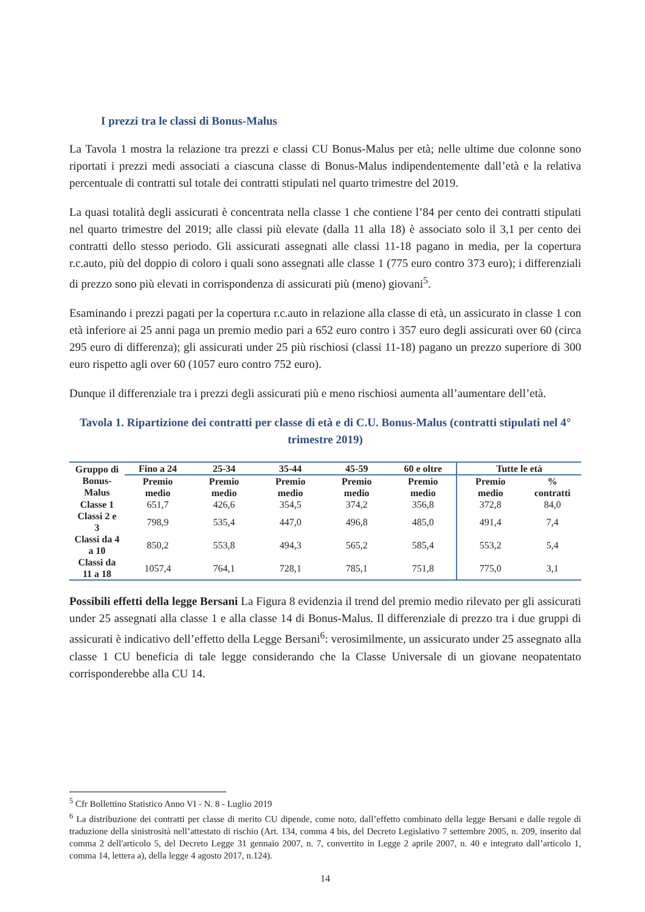I prezzi tra le classi di Bonus-Malus
La Tavola 1 mostra la relazione tra prezzi e classi CU Bonus-Malus per età; nelle ultime due colonne sono riportati i prezzi medi associati a ciascuna classe di Bonus-Malus indipendentemente dall’età e la relativa percentuale di contratti sul totale dei contratti stipulati nel quarto trimestre del 2019.
La quasi totalità degli assicurati è concentrata nella classe 1 che contiene l’84 per cento dei contratti stipulati nel quarto trimestre del 2019; alle classi più elevate (dalla 11 alla 18) è associato solo il 3,1 per cento dei contratti dello stesso periodo. Gli assicurati assegnati alle classi 11-18 pagano in media, per la copertura r.c.auto, più del doppio di coloro i quali sono assegnati alle classe 1 (775 euro contro 373 euro); i differenziali di prezzo sono più elevati in corrispondenza di assicurati più (meno) giovani<sup>5</sup>.
Esaminando i prezzi pagati per la copertura r.c.auto in relazione alla classe di età, un assicurato in classe 1 con età inferiore ai 25 anni paga un premio medio pari a 652 euro contro i 357 euro degli assicurati over 60 (circa 295 euro di differenza); gli assicurati under 25 più rischiosi (classi 11-18) pagano un prezzo superiore di 300 euro rispetto agli over 60 (1057 euro contro 752 euro).
Dunque il differenziale tra i prezzi degli assicurati più e meno rischiosi aumenta all’aumentare dell’età.
Tavola 1. Ripartizione dei contratti per classe di età e di C.U. Bonus-Malus (contratti stipulati nel 4° trimestre 2019)
| Gruppo di Bonus-Malus | Fino a 24 | 25-34 | 35-44 | 45-59 | 60 e oltre | Tutte le età | |
| --- | --- | --- | --- | --- | --- | --- | --- |
| | Premio medio | Premio medio | Premio medio | Premio medio | Premio medio | Premio medio | % contratti |
| Classe 1 | 651,7 | 426,6 | 354,5 | 374,2 | 356,8 | 372,8 | 84,0 |
| Classi 2 e 3 | 798,9 | 535,4 | 447,0 | 496,8 | 485,0 | 491,4 | 7,4 |
| Classi da 4 a 10 | 850,2 | 553,8 | 494,3 | 565,2 | 585,4 | 553,2 | 5,4 |
| Classi da 11 a 18 | 1057,4 | 764,1 | 728,1 | 785,1 | 751,8 | 775,0 | 3,1 |
Possibili effetti della legge Bersani La Figura 8 evidenzia il trend del premio medio rilevato per gli assicurati under 25 assegnati alla classe 1 e alla classe 14 di Bonus-Malus. Il differenziale di prezzo tra i due gruppi di assicurati è indicativo dell’effetto della Legge Bersani<sup>6</sup>: verosimilmente, un assicurato under 25 assegnato alla classe 1 CU beneficia di tale legge considerando che la Classe Universale di un giovane neopatentato corrisponderebbe alla CU 14.
<sup>5</sup> Cfr Bollettino Statistico Anno VI - N. 8 - Luglio 2019
<sup>6</sup> La distribuzione dei contratti per classe di merito CU dipende, come noto, dall’effetto combinato della legge Bersani e dalle regole di traduzione della sinistrosità nell’attestato di rischio (Art. 134, comma 4 bis, del Decreto Legislativo 7 settembre 2005, n. 209, inserito dal comma 2 dell'articolo 5, del Decreto Legge 31 gennaio 2007, n. 7, convertito in Legge 2 aprile 2007, n. 40 e integrato dall’articolo 1, comma 14, lettera a), della legge 4 agosto 2017, n.124).
14